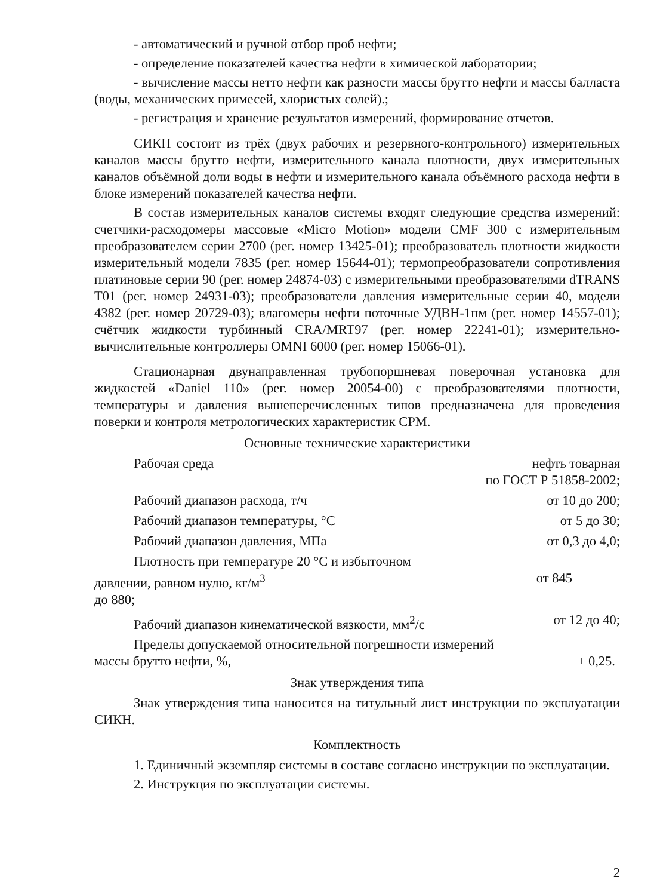- автоматический и ручной отбор проб нефти;
- определение показателей качества нефти в химической лаборатории;
- вычисление массы нетто нефти как разности массы брутто нефти и массы балласта (воды, механических примесей, хлористых солей).;
- регистрация и хранение результатов измерений, формирование отчетов.
СИКН состоит из трёх (двух рабочих и резервного-контрольного) измерительных каналов массы брутто нефти, измерительного канала плотности, двух измерительных каналов объёмной доли воды в нефти и измерительного канала объёмного расхода нефти в блоке измерений показателей качества нефти.
В состав измерительных каналов системы входят следующие средства измерений: счетчики-расходомеры массовые «Micro Motion» модели CMF 300 с измерительным преобразователем серии 2700 (рег. номер 13425-01); преобразователь плотности жидкости измерительный модели 7835 (рег. номер 15644-01); термопреобразователи сопротивления платиновые серии 90 (рег. номер 24874-03) с измерительными преобразователями dTRANS T01 (рег. номер 24931-03); преобразователи давления измерительные серии 40, модели 4382 (рег. номер 20729-03); влагомеры нефти поточные УДВН-1пм (рег. номер 14557-01); счётчик жидкости турбинный CRA/MRT97 (рег. номер 22241-01); измерительно-вычислительные контроллеры OMNI 6000 (рег. номер 15066-01).
Стационарная двунаправленная трубопоршневая поверочная установка для жидкостей «Daniel 110» (рег. номер 20054-00) с преобразователями плотности, температуры и давления вышеперечисленных типов предназначена для проведения поверки и контроля метрологических характеристик СРМ.
Основные технические характеристики
Рабочая среда нефть товарная
по ГОСТ Р 51858-2002;
Рабочий диапазон расхода, т/ч от 10 до 200;
Рабочий диапазон температуры, °С от 5 до 30;
Рабочий диапазон давления, МПа от 0,3 до 4,0;
Плотность при температуре 20 °С и избыточном
давлении, равном нулю, кг/м<sup>3</sup> от 845
до 880;
Рабочий диапазон кинематической вязкости, мм<sup>2</sup>/с от 12 до 40;
Пределы допускаемой относительной погрешности измерений
массы брутто нефти, %, ± 0,25.
Знак утверждения типа
Знак утверждения типа наносится на титульный лист инструкции по эксплуатации СИКН.
Комплектность
1. Единичный экземпляр системы в составе согласно инструкции по эксплуатации.
2. Инструкция по эксплуатации системы.
2